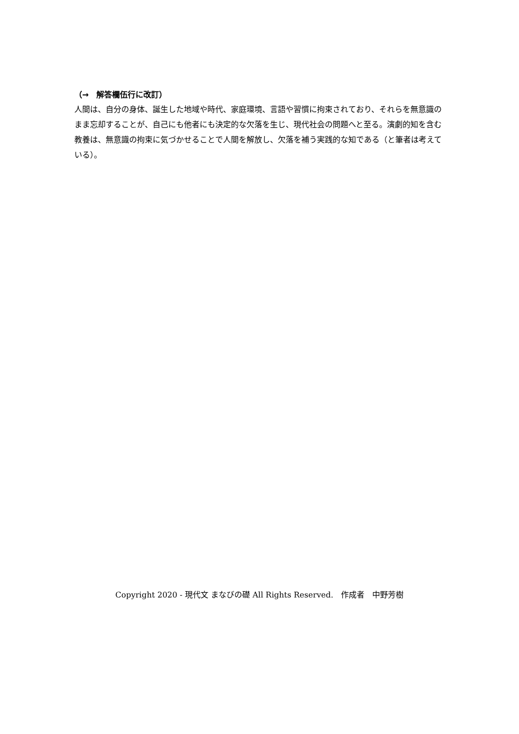（→　解答欄伍行に改訂）
人間は、自分の身体、誕生した地域や時代、家庭環境、言語や習慣に拘束されており、それらを無意識のまま忘却することが、自己にも他者にも決定的な欠落を生じ、現代社会の問題へと至る。演劇的知を含む教養は、無意識の拘束に気づかせることで人間を解放し、欠落を補う実践的な知である（と筆者は考えている）。
Copyright 2020 - 現代文 まなびの礎 All Rights Reserved.　作成者　中野芳樹